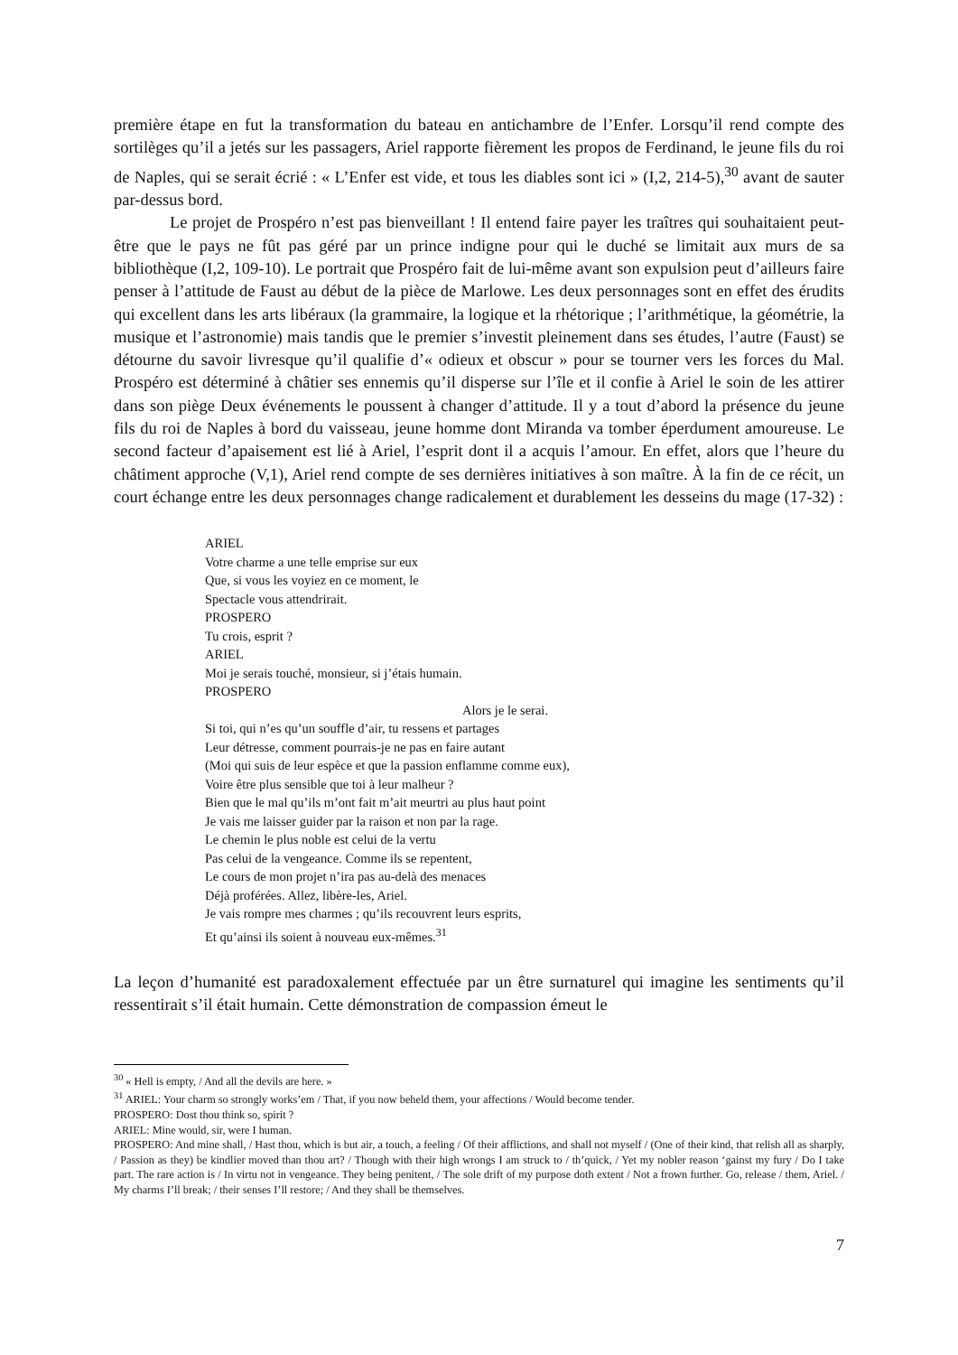première étape en fut la transformation du bateau en antichambre de l’Enfer. Lorsqu’il rend compte des sortilèges qu’il a jetés sur les passagers, Ariel rapporte fièrement les propos de Ferdinand, le jeune fils du roi de Naples, qui se serait écrié : « L’Enfer est vide, et tous les diables sont ici » (I,2, 214-5),<sup>30</sup> avant de sauter par-dessus bord.
Le projet de Prospéro n’est pas bienveillant ! Il entend faire payer les traîtres qui souhaitaient peut-être que le pays ne fût pas géré par un prince indigne pour qui le duché se limitait aux murs de sa bibliothèque (I,2, 109-10). Le portrait que Prospéro fait de lui-même avant son expulsion peut d’ailleurs faire penser à l’attitude de Faust au début de la pièce de Marlowe. Les deux personnages sont en effet des érudits qui excellent dans les arts libéraux (la grammaire, la logique et la rhétorique ; l’arithmétique, la géométrie, la musique et l’astronomie) mais tandis que le premier s’investit pleinement dans ses études, l’autre (Faust) se détourne du savoir livresque qu’il qualifie d’« odieux et obscur » pour se tourner vers les forces du Mal. Prospéro est déterminé à châtier ses ennemis qu’il disperse sur l’île et il confie à Ariel le soin de les attirer dans son piège Deux événements le poussent à changer d’attitude. Il y a tout d’abord la présence du jeune fils du roi de Naples à bord du vaisseau, jeune homme dont Miranda va tomber éperdument amoureuse. Le second facteur d’apaisement est lié à Ariel, l’esprit dont il a acquis l’amour. En effet, alors que l’heure du châtiment approche (V,1), Ariel rend compte de ses dernières initiatives à son maître. À la fin de ce récit, un court échange entre les deux personnages change radicalement et durablement les desseins du mage (17-32) :
ARIEL
Votre charme a une telle emprise sur eux
Que, si vous les voyiez en ce moment, le
Spectacle vous attendrirait.
PROSPERO
Tu crois, esprit ?
ARIEL
Moi je serais touché, monsieur, si j’étais humain.
PROSPERO
Alors je le serai.
Si toi, qui n’es qu’un souffle d’air, tu ressens et partages
Leur détresse, comment pourrais-je ne pas en faire autant
(Moi qui suis de leur espèce et que la passion enflamme comme eux),
Voire être plus sensible que toi à leur malheur ?
Bien que le mal qu’ils m’ont fait m’ait meurtri au plus haut point
Je vais me laisser guider par la raison et non par la rage.
Le chemin le plus noble est celui de la vertu
Pas celui de la vengeance. Comme ils se repentent,
Le cours de mon projet n’ira pas au-delà des menaces
Déjà proférées. Allez, libère-les, Ariel.
Je vais rompre mes charmes ; qu’ils recouvrent leurs esprits,
Et qu’ainsi ils soient à nouveau eux-mêmes.<sup>31</sup>
La leçon d’humanité est paradoxalement effectuée par un être surnaturel qui imagine les sentiments qu’il ressentirait s’il était humain. Cette démonstration de compassion émeut le
<sup>30</sup> « Hell is empty, / And all the devils are here. »
<sup>31</sup> ARIEL: Your charm so strongly works’em / That, if you now beheld them, your affections / Would become tender.
PROSPERO: Dost thou think so, spirit ?
ARIEL: Mine would, sir, were I human.
PROSPERO: And mine shall, / Hast thou, which is but air, a touch, a feeling / Of their afflictions, and shall not myself / (One of their kind, that relish all as sharply, / Passion as they) be kindlier moved than thou art? / Though with their high wrongs I am struck to / th’quick, / Yet my nobler reason ‘gainst my fury / Do I take part. The rare action is / In virtu not in vengeance. They being penitent, / The sole drift of my purpose doth extent / Not a frown further. Go, release / them, Ariel. / My charms I’ll break; / their senses I’ll restore; / And they shall be themselves.
7